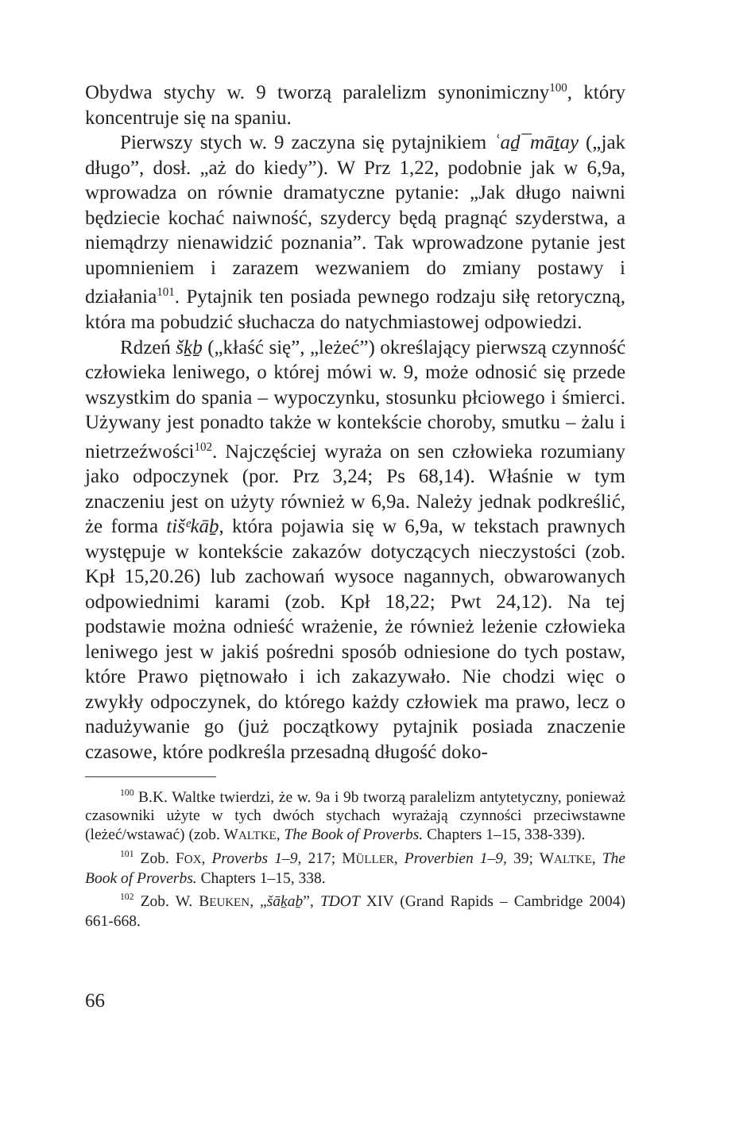Obydwa stychy w. 9 tworzą paralelizm synonimiczny<sup>100</sup>, który koncentruje się na spaniu.
Pierwszy stych w. 9 zaczyna się pytajnikiem ʿaḏ¯māṯay („jak długo”, dosł. „aż do kiedy”). W Prz 1,22, podobnie jak w 6,9a, wprowadza on równie dramatyczne pytanie: „Jak długo naiwni będziecie kochać naiwność, szydercy będą pragnąć szyderstwa, a niemądrzy nienawidzić poznania”. Tak wprowadzone pytanie jest upomnieniem i zarazem wezwaniem do zmiany postawy i działania<sup>101</sup>. Pytajnik ten posiada pewnego rodzaju siłę retoryczną, która ma pobudzić słuchacza do natychmiastowej odpowiedzi.
Rdzeń šḵḇ („kłaść się”, „leżeć”) określający pierwszą czynność człowieka leniwego, o której mówi w. 9, może odnosić się przede wszystkim do spania – wypoczynku, stosunku płciowego i śmierci. Używany jest ponadto także w kontekście choroby, smutku – żalu i nietrzeźwości<sup>102</sup>. Najczęściej wyraża on sen człowieka rozumiany jako odpoczynek (por. Prz 3,24; Ps 68,14). Właśnie w tym znaczeniu jest on użyty również w 6,9a. Należy jednak podkreślić, że forma tišᵉkāḇ, która pojawia się w 6,9a, w tekstach prawnych występuje w kontekście zakazów dotyczących nieczystości (zob. Kpł 15,20.26) lub zachowań wysoce nagannych, obwarowanych odpowiednimi karami (zob. Kpł 18,22; Pwt 24,12). Na tej podstawie można odnieść wrażenie, że również leżenie człowieka leniwego jest w jakiś pośredni sposób odniesione do tych postaw, które Prawo piętnowało i ich zakazywało. Nie chodzi więc o zwykły odpoczynek, do którego każdy człowiek ma prawo, lecz o nadużywanie go (już początkowy pytajnik posiada znaczenie czasowe, które podkreśla przesadną długość doko-
<sup>100</sup> B.K. Waltke twierdzi, że w. 9a i 9b tworzą paralelizm antytetyczny, ponieważ czasowniki użyte w tych dwóch stychach wyrażają czynności przeciwstawne (leżeć/wstawać) (zob. WALTKE, The Book of Proverbs. Chapters 1–15, 338-339).
<sup>101</sup> Zob. FOX, Proverbs 1–9, 217; MÜLLER, Proverbien 1–9, 39; WALTKE, The Book of Proverbs. Chapters 1–15, 338.
<sup>102</sup> Zob. W. BEUKEN, „šāḵaḇ”, TDOT XIV (Grand Rapids – Cambridge 2004) 661-668.
66